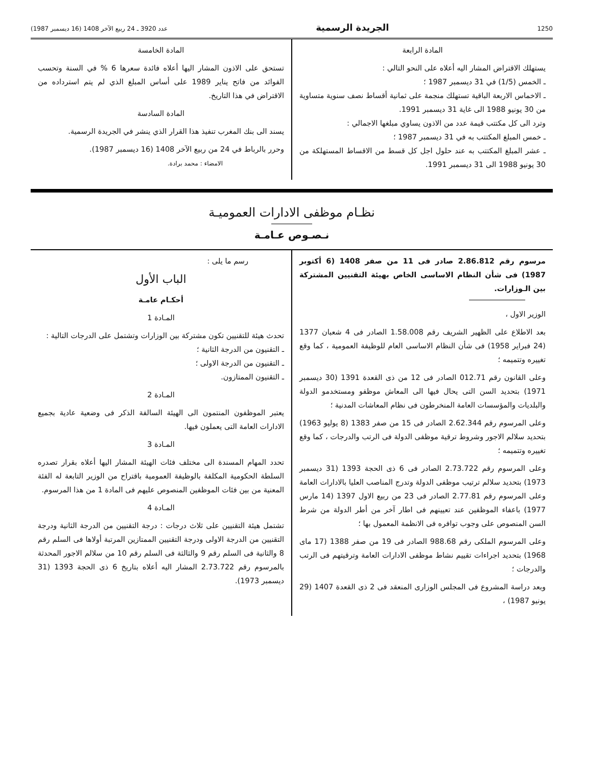1250 الجريدة الرسمية عدد 3920 ـ 24 ربيع الآخر 1408 (16 ديسمبر 1987)
المادة الرابعة
يستهلك الاقتراض المشار اليه أعلاه على النحو التالي :
ـ الخمس (1/5) في 31 ديسمبر 1987 ؛
ـ الاخماس الاربعة الباقية تستهلك منجمة على ثمانية أقساط نصف سنوية متساوية من 30 يونيو 1988 الى غاية 31 ديسمبر 1991.
وترد الى كل مكتتب قيمة عدد من الاذون يساوي مبلغها الاجمالي :
ـ خمس المبلغ المكتتب به في 31 ديسمبر 1987 ؛
ـ عشر المبلغ المكتتب به عند حلول اجل كل قسط من الاقساط المستهلكة من 30 يونيو 1988 الى 31 ديسمبر 1991.
المادة الخامسة
تستحق على الاذون المشار اليها أعلاه فائدة سعرها 6 % في السنة وتحسب الفوائد من فاتح يناير 1989 على أساس المبلغ الذي لم يتم استرداده من الاقتراض في هذا التاريخ.
المادة السادسة
يسند الى بنك المغرب تنفيذ هذا القرار الذي ينشر في الجريدة الرسمية.
وحرر بالرباط في 24 من ربيع الآخر 1408 (16 ديسمبر 1987).
الامضاء : محمد برادة.
نظـام موظفى الادارات العموميـة
نـصـوص عـامـة
مرسوم رقم 2.86.812 صادر فى 11 من صفر 1408 (6 أكتوبر 1987) فى شأن النظام الاساسى الخاص بهيئة التقنيين المشتركة بين الـوزارات.
الوزير الاول ،
بعد الاطلاع على الظهير الشريف رقم 1.58.008 الصادر فى 4 شعبان 1377 (24 فبراير 1958) فى شأن النظام الاساسى العام للوظيفة العمومية ، كما وقع تغييره وتتميمه ؛
وعلى القانون رقم 012.71 الصادر فى 12 من ذى القعدة 1391 (30 ديسمبر 1971) بتحديد السن التى يحال فيها الى المعاش موظفو ومستخدمو الدولة والبلديات والمؤسسات العامة المنخرطون فى نظام المعاشات المدنية ؛
وعلى المرسوم رقم 2.62.344 الصادر فى 15 من صفر 1383 (8 يوليو 1963) بتحديد سلالم الاجور وشروط ترقية موظفى الدولة فى الرتب والدرجات ، كما وقع تغييره وتتميمه ؛
وعلى المرسوم رقم 2.73.722 الصادر فى 6 ذى الحجة 1393 (31 ديسمبر 1973) بتحديد سلالم ترتيب موظفى الدولة وتدرج المناصب العليا بالادارات العامة وعلى المرسوم رقم 2.77.81 الصادر فى 23 من ربيع الاول 1397 (14 مارس 1977) باعفاء الموظفين عند تعيينهم فى اطار آخر من أطر الدولة من شرط السن المنصوص على وجوب توافره فى الانظمة المعمول بها ؛
وعلى المرسوم الملكى رقم 988.68 الصادر فى 19 من صفر 1388 (17 ماى 1968) بتحديد اجراءات تقييم نشاط موظفى الادارات العامة وترقيتهم فى الرتب والدرجات ؛
وبعد دراسة المشروع فى المجلس الوزارى المنعقد فى 2 ذى القعدة 1407 (29 يونيو 1987) ،
رسم ما يلى :
الباب الأول
أحكـام عامـة
المـادة 1
تحدث هيئة للتقنيين تكون مشتركة بين الوزارات وتشتمل على الدرجات التالية :
ـ التقنيون من الدرجة الثانية ؛
ـ التقنيون من الدرجة الاولى ؛
ـ التقنيون الممتازون.
المـادة 2
يعتبر الموظفون المنتمون الى الهيئة السالفة الذكر فى وضعية عادية بجميع الادارات العامة التى يعملون فيها.
المـادة 3
تحدد المهام المسندة الى مختلف فئات الهيئة المشار اليها أعلاه بقرار تصدره السلطة الحكومية المكلفة بالوظيفة العمومية باقتراح من الوزير التابعة له الفئة المعنية من بين فئات الموظفين المنصوص عليهم فى المادة 1 من هذا المرسوم.
المـادة 4
تشتمل هيئة التقنيين على ثلاث درجات : درجة التقنيين من الدرجة الثانية ودرجة التقنيين من الدرجة الاولى ودرجة التقنيين الممتازين المرتبة أولاها فى السلم رقم 8 والثانية فى السلم رقم 9 والثالثة فى السلم رقم 10 من سلالم الاجور المحدثة بالمرسوم رقم 2.73.722 المشار اليه أعلاه بتاريخ 6 ذى الحجة 1393 (31 ديسمبر 1973).